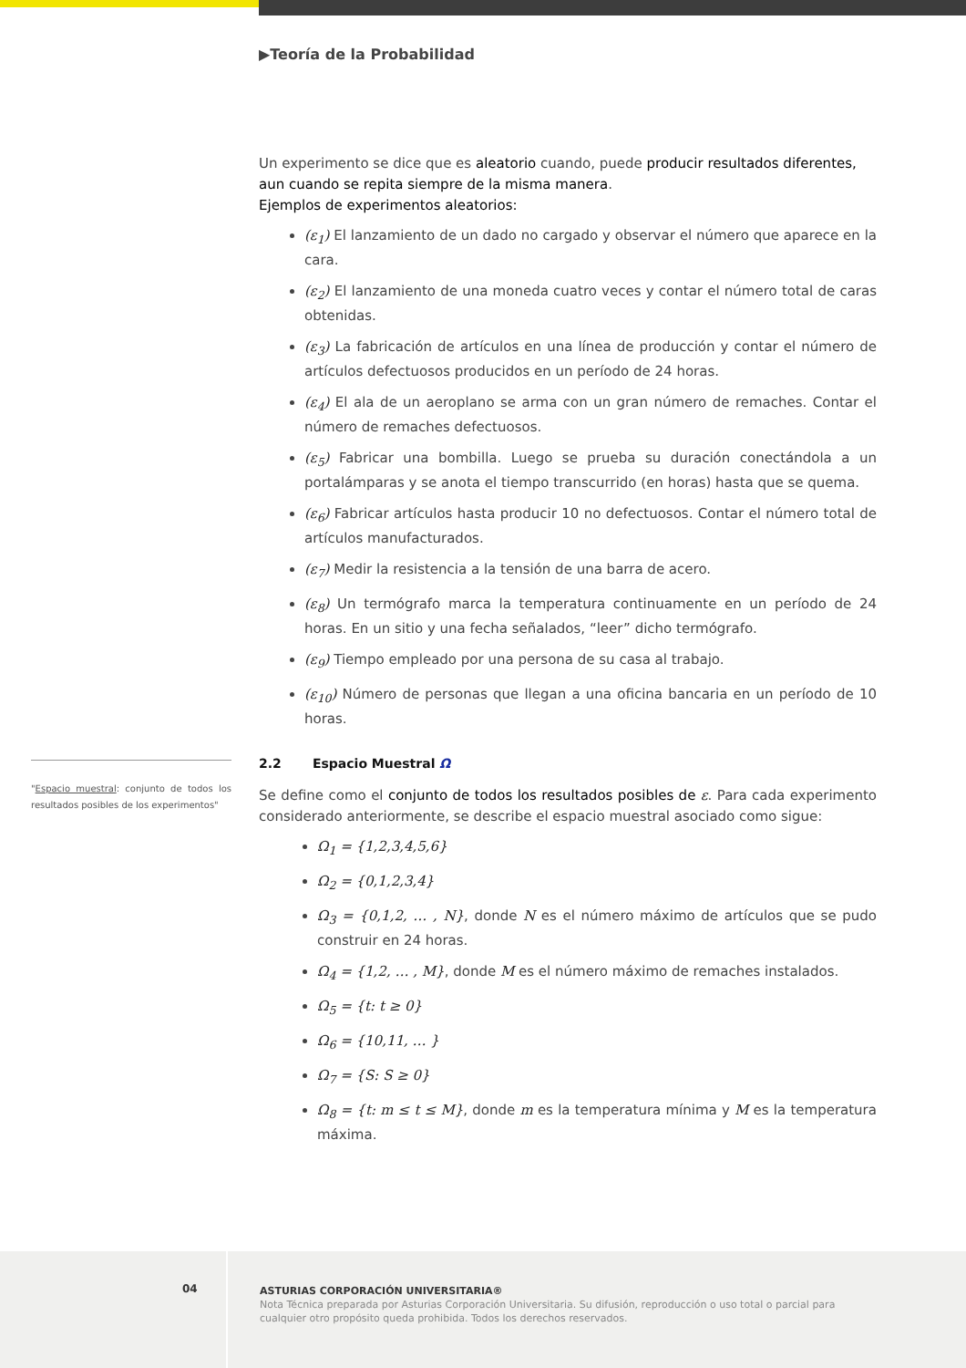▶Teoría de la Probabilidad
Un experimento se dice que es aleatorio cuando, puede producir resultados diferentes, aun cuando se repita siempre de la misma manera.
Ejemplos de experimentos aleatorios:
(ε<sub>1</sub>) El lanzamiento de un dado no cargado y observar el número que aparece en la cara.
(ε<sub>2</sub>) El lanzamiento de una moneda cuatro veces y contar el número total de caras obtenidas.
(ε<sub>3</sub>) La fabricación de artículos en una línea de producción y contar el número de artículos defectuosos producidos en un período de 24 horas.
(ε<sub>4</sub>) El ala de un aeroplano se arma con un gran número de remaches. Contar el número de remaches defectuosos.
(ε<sub>5</sub>) Fabricar una bombilla. Luego se prueba su duración conectándola a un portalámparas y se anota el tiempo transcurrido (en horas) hasta que se quema.
(ε<sub>6</sub>) Fabricar artículos hasta producir 10 no defectuosos. Contar el número total de artículos manufacturados.
(ε<sub>7</sub>) Medir la resistencia a la tensión de una barra de acero.
(ε<sub>8</sub>) Un termógrafo marca la temperatura continuamente en un período de 24 horas. En un sitio y una fecha señalados, “leer” dicho termógrafo.
(ε<sub>9</sub>) Tiempo empleado por una persona de su casa al trabajo.
(ε<sub>10</sub>) Número de personas que llegan a una oficina bancaria en un período de 10 horas.
2.2 Espacio Muestral Ω
Se define como el conjunto de todos los resultados posibles de ε. Para cada experimento considerado anteriormente, se describe el espacio muestral asociado como sigue:
Ω<sub>1</sub> = {1,2,3,4,5,6}
Ω<sub>2</sub> = {0,1,2,3,4}
Ω<sub>3</sub> = {0,1,2, … , N}, donde N es el número máximo de artículos que se pudo construir en 24 horas.
Ω<sub>4</sub> = {1,2, … , M}, donde M es el número máximo de remaches instalados.
Ω<sub>5</sub> = {t: t ≥ 0}
Ω<sub>6</sub> = {10,11, … }
Ω<sub>7</sub> = {S: S ≥ 0}
Ω<sub>8</sub> = {t: m ≤ t ≤ M}, donde m es la temperatura mínima y M es la temperatura máxima.
"Espacio muestral: conjunto de todos los resultados posibles de los experimentos"
04
ASTURIAS CORPORACIÓN UNIVERSITARIA®
Nota Técnica preparada por Asturias Corporación Universitaria. Su difusión, reproducción o uso total o parcial para cualquier otro propósito queda prohibida. Todos los derechos reservados.